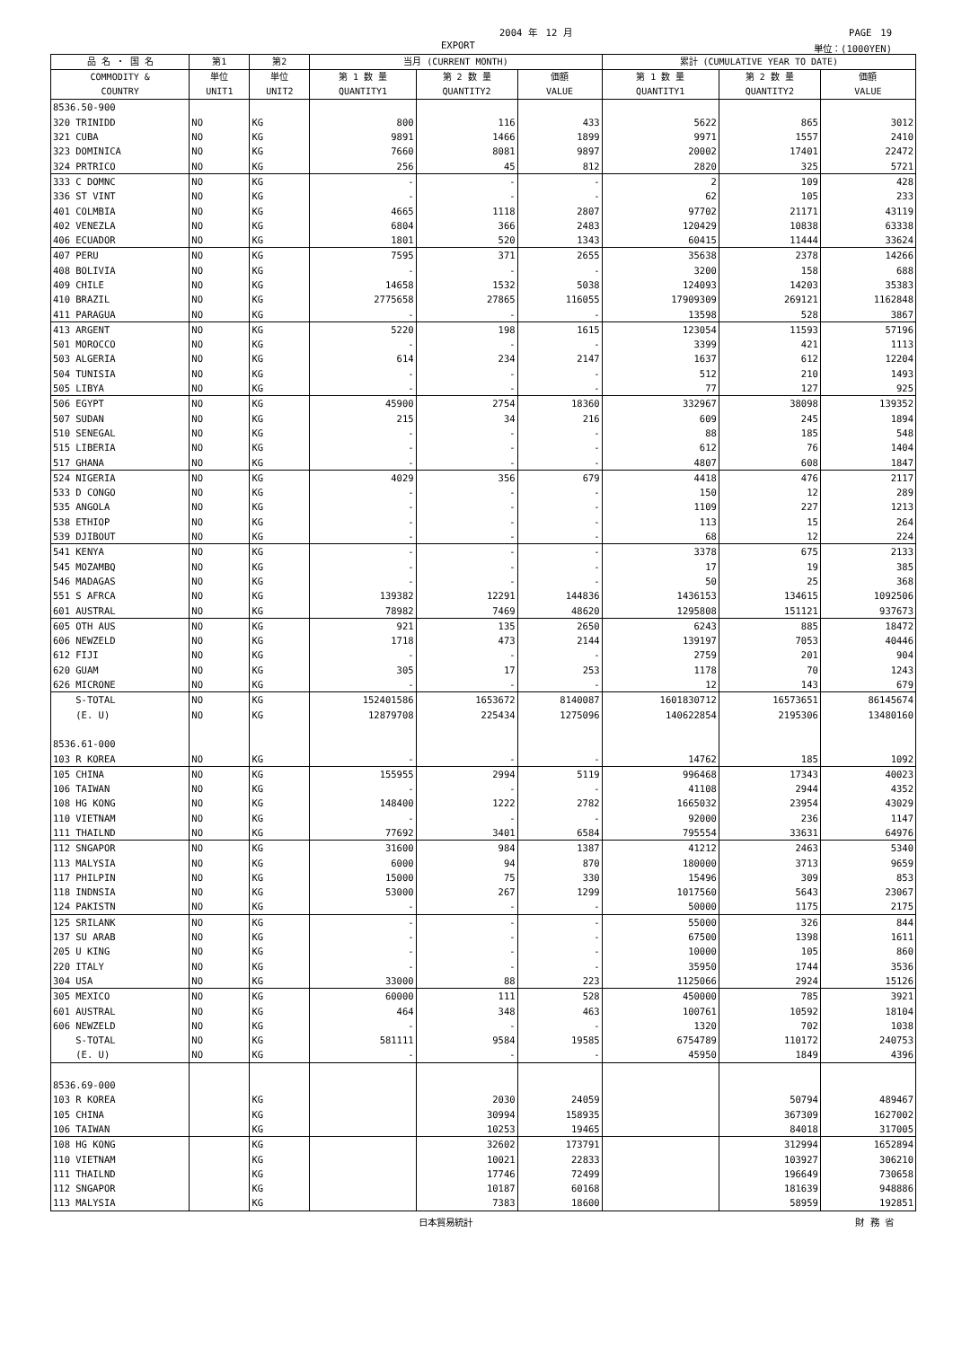2004 年　12 月 PAGE　19
EXPORT 単位：(1000YEN)
| 品 名 ・ 国 名 | 第1 | 第2 | 当月 (CURRENT MONTH) | | | 累計 (CUMULATIVE YEAR TO DATE) | | |
| --- | --- | --- | --- | --- | --- | --- | --- | --- |
| COMMODITY & COUNTRY | 単位 UNIT1 | 単位 UNIT2 | 第 1 数 量 QUANTITY1 | 第 2 数 量 QUANTITY2 | 価額 VALUE | 第 1 数 量 QUANTITY1 | 第 2 数 量 QUANTITY2 | 価額 VALUE |
| 8536.50-900 | | | | | | | | |
| 320 TRINIDD | NO | KG | 800 | 116 | 433 | 5622 | 865 | 3012 |
| 321 CUBA | NO | KG | 9891 | 1466 | 1899 | 9971 | 1557 | 2410 |
| 323 DOMINICA | NO | KG | 7660 | 8081 | 9897 | 20002 | 17401 | 22472 |
| 324 PRTRICO | NO | KG | 256 | 45 | 812 | 2820 | 325 | 5721 |
| 333 C DOMNC | NO | KG | - | - | - | 2 | 109 | 428 |
| 336 ST VINT | NO | KG | - | - | - | 62 | 105 | 233 |
| 401 COLMBIA | NO | KG | 4665 | 1118 | 2807 | 97702 | 21171 | 43119 |
| 402 VENEZLA | NO | KG | 6804 | 366 | 2483 | 120429 | 10838 | 63338 |
| 406 ECUADOR | NO | KG | 1801 | 520 | 1343 | 60415 | 11444 | 33624 |
| 407 PERU | NO | KG | 7595 | 371 | 2655 | 35638 | 2378 | 14266 |
| 408 BOLIVIA | NO | KG | - | - | - | 3200 | 158 | 688 |
| 409 CHILE | NO | KG | 14658 | 1532 | 5038 | 124093 | 14203 | 35383 |
| 410 BRAZIL | NO | KG | 2775658 | 27865 | 116055 | 17909309 | 269121 | 1162848 |
| 411 PARAGUA | NO | KG | - | - | - | 13598 | 528 | 3867 |
| 413 ARGENT | NO | KG | 5220 | 198 | 1615 | 123054 | 11593 | 57196 |
| 501 MOROCCO | NO | KG | - | - | - | 3399 | 421 | 1113 |
| 503 ALGERIA | NO | KG | 614 | 234 | 2147 | 1637 | 612 | 12204 |
| 504 TUNISIA | NO | KG | - | - | - | 512 | 210 | 1493 |
| 505 LIBYA | NO | KG | - | - | - | 77 | 127 | 925 |
| 506 EGYPT | NO | KG | 45900 | 2754 | 18360 | 332967 | 38098 | 139352 |
| 507 SUDAN | NO | KG | 215 | 34 | 216 | 609 | 245 | 1894 |
| 510 SENEGAL | NO | KG | - | - | - | 88 | 185 | 548 |
| 515 LIBERIA | NO | KG | - | - | - | 612 | 76 | 1404 |
| 517 GHANA | NO | KG | - | - | - | 4807 | 608 | 1847 |
| 524 NIGERIA | NO | KG | 4029 | 356 | 679 | 4418 | 476 | 2117 |
| 533 D CONGO | NO | KG | - | - | - | 150 | 12 | 289 |
| 535 ANGOLA | NO | KG | - | - | - | 1109 | 227 | 1213 |
| 538 ETHIOP | NO | KG | - | - | - | 113 | 15 | 264 |
| 539 DJIBOUT | NO | KG | - | - | - | 68 | 12 | 224 |
| 541 KENYA | NO | KG | - | - | - | 3378 | 675 | 2133 |
| 545 MOZAMBQ | NO | KG | - | - | - | 17 | 19 | 385 |
| 546 MADAGAS | NO | KG | - | - | - | 50 | 25 | 368 |
| 551 S AFRCA | NO | KG | 139382 | 12291 | 144836 | 1436153 | 134615 | 1092506 |
| 601 AUSTRAL | NO | KG | 78982 | 7469 | 48620 | 1295808 | 151121 | 937673 |
| 605 OTH AUS | NO | KG | 921 | 135 | 2650 | 6243 | 885 | 18472 |
| 606 NEWZELD | NO | KG | 1718 | 473 | 2144 | 139197 | 7053 | 40446 |
| 612 FIJI | NO | KG | - | - | - | 2759 | 201 | 904 |
| 620 GUAM | NO | KG | 305 | 17 | 253 | 1178 | 70 | 1243 |
| 626 MICRONE | NO | KG | - | - | - | 12 | 143 | 679 |
| S-TOTAL | NO | KG | 152401586 | 1653672 | 8140087 | 1601830712 | 16573651 | 86145674 |
| (E. U) | NO | KG | 12879708 | 225434 | 1275096 | 140622854 | 2195306 | 13480160 |
| 8536.61-000 | | | | | | | | |
| 103 R KOREA | NO | KG | - | - | - | 14762 | 185 | 1092 |
| 105 CHINA | NO | KG | 155955 | 2994 | 5119 | 996468 | 17343 | 40023 |
| 106 TAIWAN | NO | KG | - | - | - | 41108 | 2944 | 4352 |
| 108 HG KONG | NO | KG | 148400 | 1222 | 2782 | 1665032 | 23954 | 43029 |
| 110 VIETNAM | NO | KG | - | - | - | 92000 | 236 | 1147 |
| 111 THAILND | NO | KG | 77692 | 3401 | 6584 | 795554 | 33631 | 64976 |
| 112 SNGAPOR | NO | KG | 31600 | 984 | 1387 | 41212 | 2463 | 5340 |
| 113 MALYSIA | NO | KG | 6000 | 94 | 870 | 180000 | 3713 | 9659 |
| 117 PHILPIN | NO | KG | 15000 | 75 | 330 | 15496 | 309 | 853 |
| 118 INDNSIA | NO | KG | 53000 | 267 | 1299 | 1017560 | 5643 | 23067 |
| 124 PAKISTN | NO | KG | - | - | - | 50000 | 1175 | 2175 |
| 125 SRILANK | NO | KG | - | - | - | 55000 | 326 | 844 |
| 137 SU ARAB | NO | KG | - | - | - | 67500 | 1398 | 1611 |
| 205 U KING | NO | KG | - | - | - | 10000 | 105 | 860 |
| 220 ITALY | NO | KG | - | - | - | 35950 | 1744 | 3536 |
| 304 USA | NO | KG | 33000 | 88 | 223 | 1125066 | 2924 | 15126 |
| 305 MEXICO | NO | KG | 60000 | 111 | 528 | 450000 | 785 | 3921 |
| 601 AUSTRAL | NO | KG | 464 | 348 | 463 | 100761 | 10592 | 18104 |
| 606 NEWZELD | NO | KG | - | - | - | 1320 | 702 | 1038 |
| S-TOTAL | NO | KG | 581111 | 9584 | 19585 | 6754789 | 110172 | 240753 |
| (E. U) | NO | KG | - | - | - | 45950 | 1849 | 4396 |
| 8536.69-000 | | | | | | | | |
| 103 R KOREA | | KG | | 2030 | 24059 | | 50794 | 489467 |
| 105 CHINA | | KG | | 30994 | 158935 | | 367309 | 1627002 |
| 106 TAIWAN | | KG | | 10253 | 19465 | | 84018 | 317005 |
| 108 HG KONG | | KG | | 32602 | 173791 | | 312994 | 1652894 |
| 110 VIETNAM | | KG | | 10021 | 22833 | | 103927 | 306210 |
| 111 THAILND | | KG | | 17746 | 72499 | | 196649 | 730658 |
| 112 SNGAPOR | | KG | | 10187 | 60168 | | 181639 | 948886 |
| 113 MALYSIA | | KG | | 7383 | 18600 | | 58959 | 192851 |
日本貿易統計 財 務 省